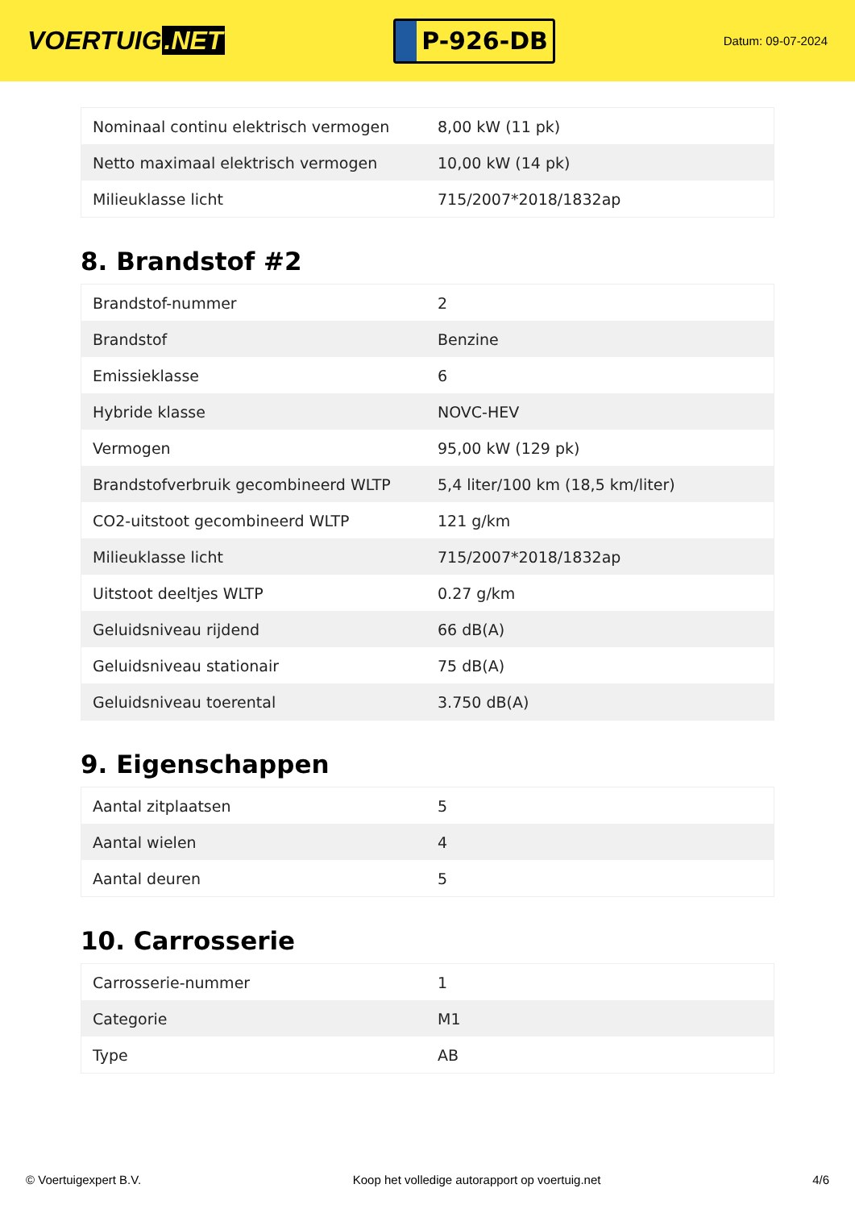VOERTUIG.NET
P-926-DB
Datum: 09-07-2024
| Nominaal continu elektrisch vermogen | 8,00 kW (11 pk) |
| Netto maximaal elektrisch vermogen | 10,00 kW (14 pk) |
| Milieuklasse licht | 715/2007*2018/1832ap |
8. Brandstof #2
| Brandstof-nummer | 2 |
| Brandstof | Benzine |
| Emissieklasse | 6 |
| Hybride klasse | NOVC-HEV |
| Vermogen | 95,00 kW (129 pk) |
| Brandstofverbruik gecombineerd WLTP | 5,4 liter/100 km (18,5 km/liter) |
| CO2-uitstoot gecombineerd WLTP | 121 g/km |
| Milieuklasse licht | 715/2007*2018/1832ap |
| Uitstoot deeltjes WLTP | 0.27 g/km |
| Geluidsniveau rijdend | 66 dB(A) |
| Geluidsniveau stationair | 75 dB(A) |
| Geluidsniveau toerental | 3.750 dB(A) |
9. Eigenschappen
| Aantal zitplaatsen | 5 |
| Aantal wielen | 4 |
| Aantal deuren | 5 |
10. Carrosserie
| Carrosserie-nummer | 1 |
| Categorie | M1 |
| Type | AB |
© Voertuigexpert B.V. Koop het volledige autorapport op voertuig.net 4/6